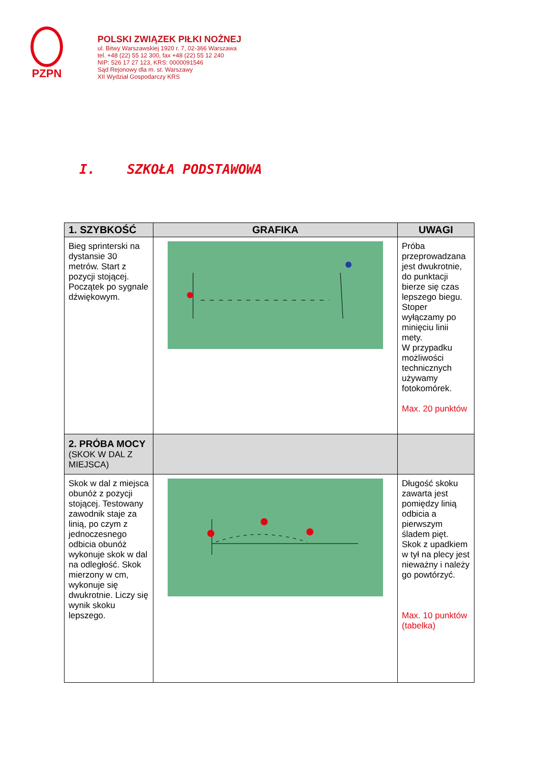PZPN
POLSKI ZWIĄZEK PIŁKI NOŻNEJ
ul. Bitwy Warszawskiej 1920 r. 7, 02-366 Warszawa
tel. +48 (22) 55 12 300, fax +48 (22) 55 12 240
NIP: 526 17 27 123, KRS: 0000091546
Sąd Rejonowy dla m. st. Warszawy
XII Wydział Gospodarczy KRS
I. SZKOŁA PODSTAWOWA
| 1. SZYBKOŚĆ | GRAFIKA | UWAGI |
| --- | --- | --- |
| Bieg sprinterski na dystansie 30 metrów. Start z pozycji stojącej. Początek po sygnale dźwiękowym. | | Próba przeprowadzana jest dwukrotnie, do punktacji bierze się czas lepszego biegu. Stoper wyłączamy po minięciu linii mety. W przypadku możliwości technicznych używamy fotokomórek. Max. 20 punktów |
| 2. PRÓBA MOCY (SKOK W DAL Z MIEJSCA) | | |
| Skok w dal z miejsca obunóż z pozycji stojącej. Testowany zawodnik staje za linią, po czym z jednoczesnego odbicia obunóż wykonuje skok w dal na odległość. Skok mierzony w cm, wykonuje się dwukrotnie. Liczy się wynik skoku lepszego. | | Długość skoku zawarta jest pomiędzy linią odbicia a pierwszym śladem pięt. Skok z upadkiem w tył na plecy jest nieważny i należy go powtórzyć. Max. 10 punktów (tabelka) |